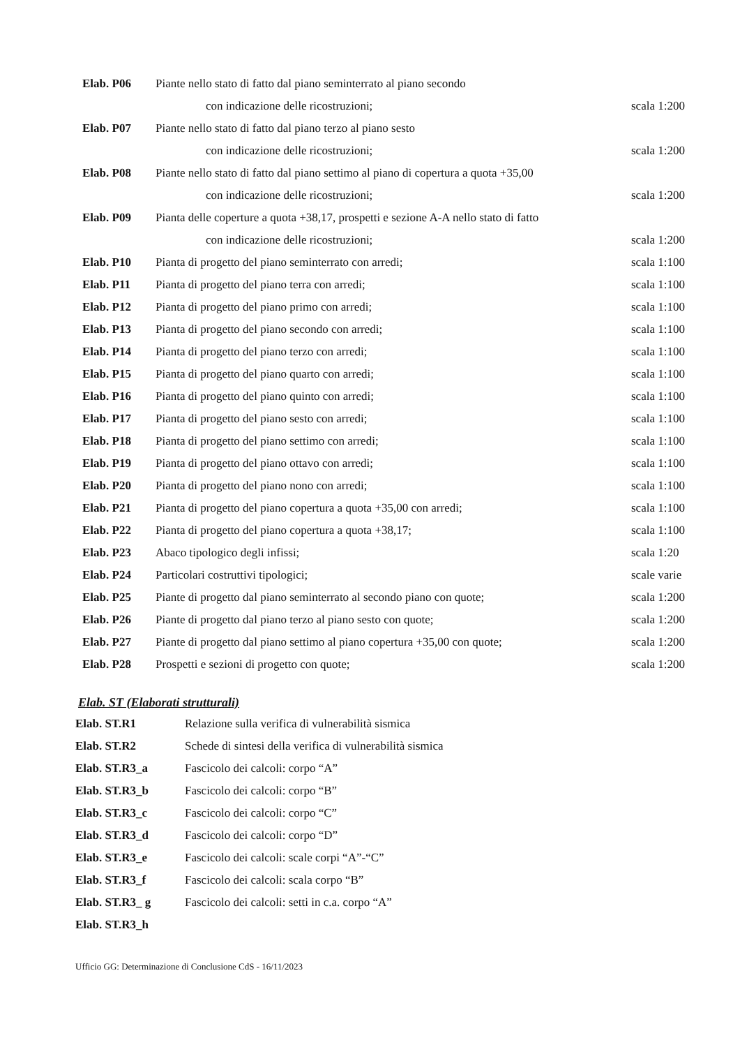| Elab. P06 | Piante nello stato di fatto dal piano seminterrato al piano secondo | |
| | con indicazione delle ricostruzioni; | scala 1:200 |
| Elab. P07 | Piante nello stato di fatto dal piano terzo al piano sesto | |
| | con indicazione delle ricostruzioni; | scala 1:200 |
| Elab. P08 | Piante nello stato di fatto dal piano settimo al piano di copertura a quota +35,00 | |
| | con indicazione delle ricostruzioni; | scala 1:200 |
| Elab. P09 | Pianta delle coperture a quota +38,17, prospetti e sezione A-A nello stato di fatto | |
| | con indicazione delle ricostruzioni; | scala 1:200 |
| Elab. P10 | Pianta di progetto del piano seminterrato con arredi; | scala 1:100 |
| Elab. P11 | Pianta di progetto del piano terra con arredi; | scala 1:100 |
| Elab. P12 | Pianta di progetto del piano primo con arredi; | scala 1:100 |
| Elab. P13 | Pianta di progetto del piano secondo con arredi; | scala 1:100 |
| Elab. P14 | Pianta di progetto del piano terzo con arredi; | scala 1:100 |
| Elab. P15 | Pianta di progetto del piano quarto con arredi; | scala 1:100 |
| Elab. P16 | Pianta di progetto del piano quinto con arredi; | scala 1:100 |
| Elab. P17 | Pianta di progetto del piano sesto con arredi; | scala 1:100 |
| Elab. P18 | Pianta di progetto del piano settimo con arredi; | scala 1:100 |
| Elab. P19 | Pianta di progetto del piano ottavo con arredi; | scala 1:100 |
| Elab. P20 | Pianta di progetto del piano nono con arredi; | scala 1:100 |
| Elab. P21 | Pianta di progetto del piano copertura a quota +35,00 con arredi; | scala 1:100 |
| Elab. P22 | Pianta di progetto del piano copertura a quota +38,17; | scala 1:100 |
| Elab. P23 | Abaco tipologico degli infissi; | scala 1:20 |
| Elab. P24 | Particolari costruttivi tipologici; | scale varie |
| Elab. P25 | Piante di progetto dal piano seminterrato al secondo piano con quote; | scala 1:200 |
| Elab. P26 | Piante di progetto dal piano terzo al piano sesto con quote; | scala 1:200 |
| Elab. P27 | Piante di progetto dal piano settimo al piano copertura +35,00 con quote; | scala 1:200 |
| Elab. P28 | Prospetti e sezioni di progetto con quote; | scala 1:200 |
Elab. ST (Elaborati strutturali)
| Elab. ST.R1 | Relazione sulla verifica di vulnerabilità sismica |
| Elab. ST.R2 | Schede di sintesi della verifica di vulnerabilità sismica |
| Elab. ST.R3_a | Fascicolo dei calcoli: corpo “A” |
| Elab. ST.R3_b | Fascicolo dei calcoli: corpo “B” |
| Elab. ST.R3_c | Fascicolo dei calcoli: corpo “C” |
| Elab. ST.R3_d | Fascicolo dei calcoli: corpo “D” |
| Elab. ST.R3_e | Fascicolo dei calcoli: scale corpi “A”-“C” |
| Elab. ST.R3_f | Fascicolo dei calcoli: scala corpo “B” |
| Elab. ST.R3_ g | Fascicolo dei calcoli: setti in c.a. corpo “A” |
| Elab. ST.R3_h | |
Ufficio GG: Determinazione di Conclusione CdS - 16/11/2023